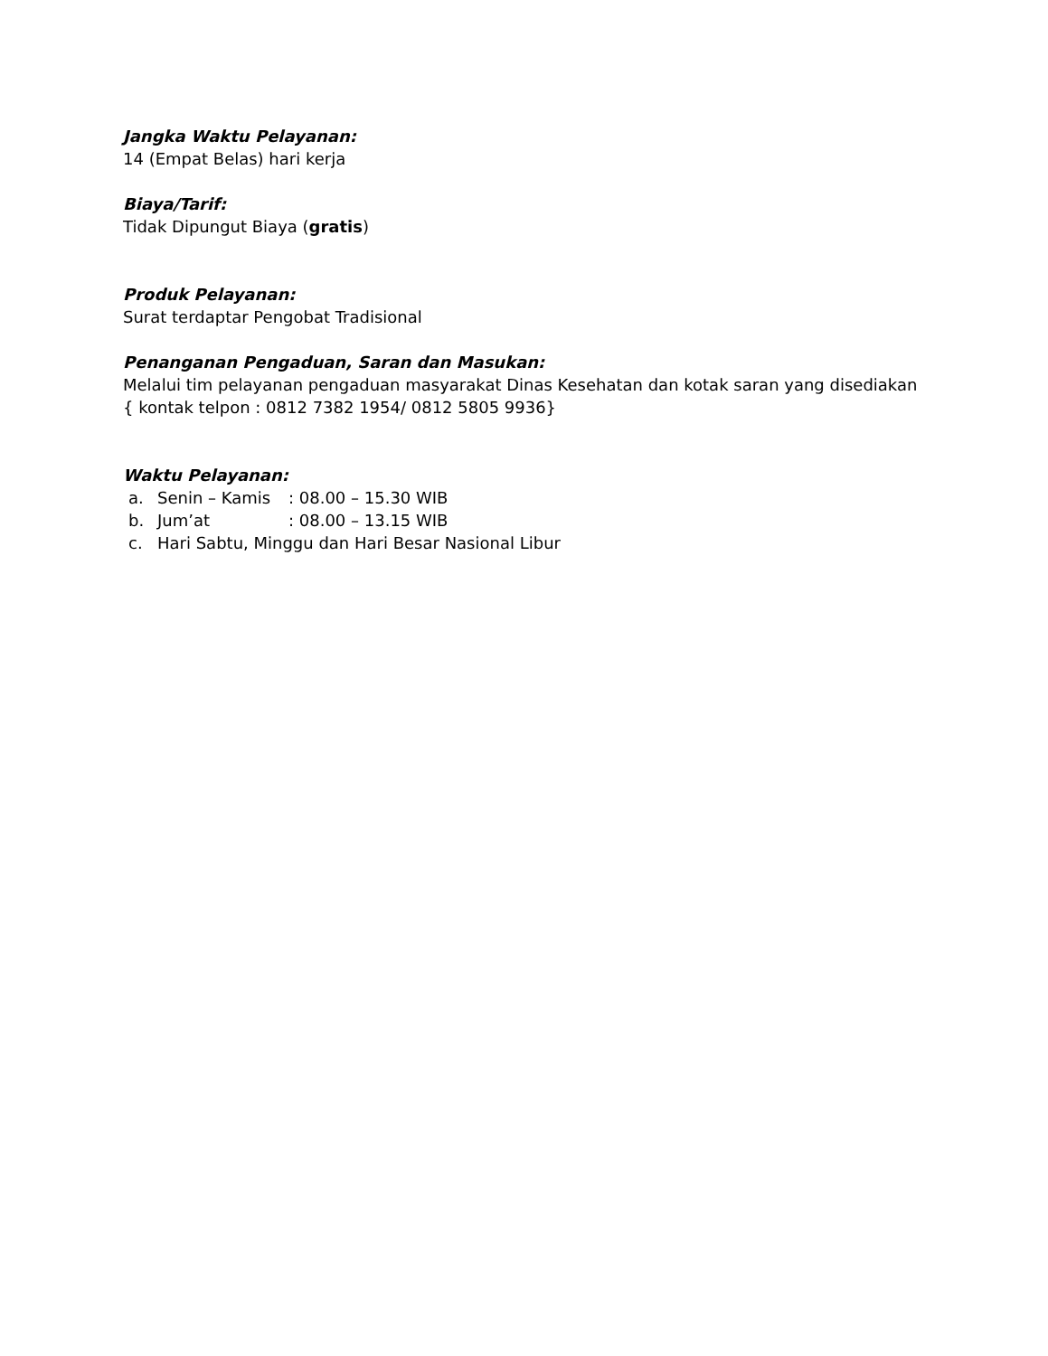Jangka Waktu Pelayanan:
14 (Empat Belas) hari kerja
Biaya/Tarif:
Tidak Dipungut Biaya (gratis)
Produk Pelayanan:
Surat terdaptar Pengobat Tradisional
Penanganan Pengaduan, Saran dan Masukan:
Melalui tim pelayanan pengaduan masyarakat Dinas Kesehatan dan kotak saran yang disediakan
{ kontak telpon : 0812 7382 1954/ 0812 5805 9936}
Waktu Pelayanan:
a. Senin – Kamis: 08.00 – 15.30 WIB
b. Jum’at: 08.00 – 13.15 WIB
c. Hari Sabtu, Minggu dan Hari Besar Nasional Libur